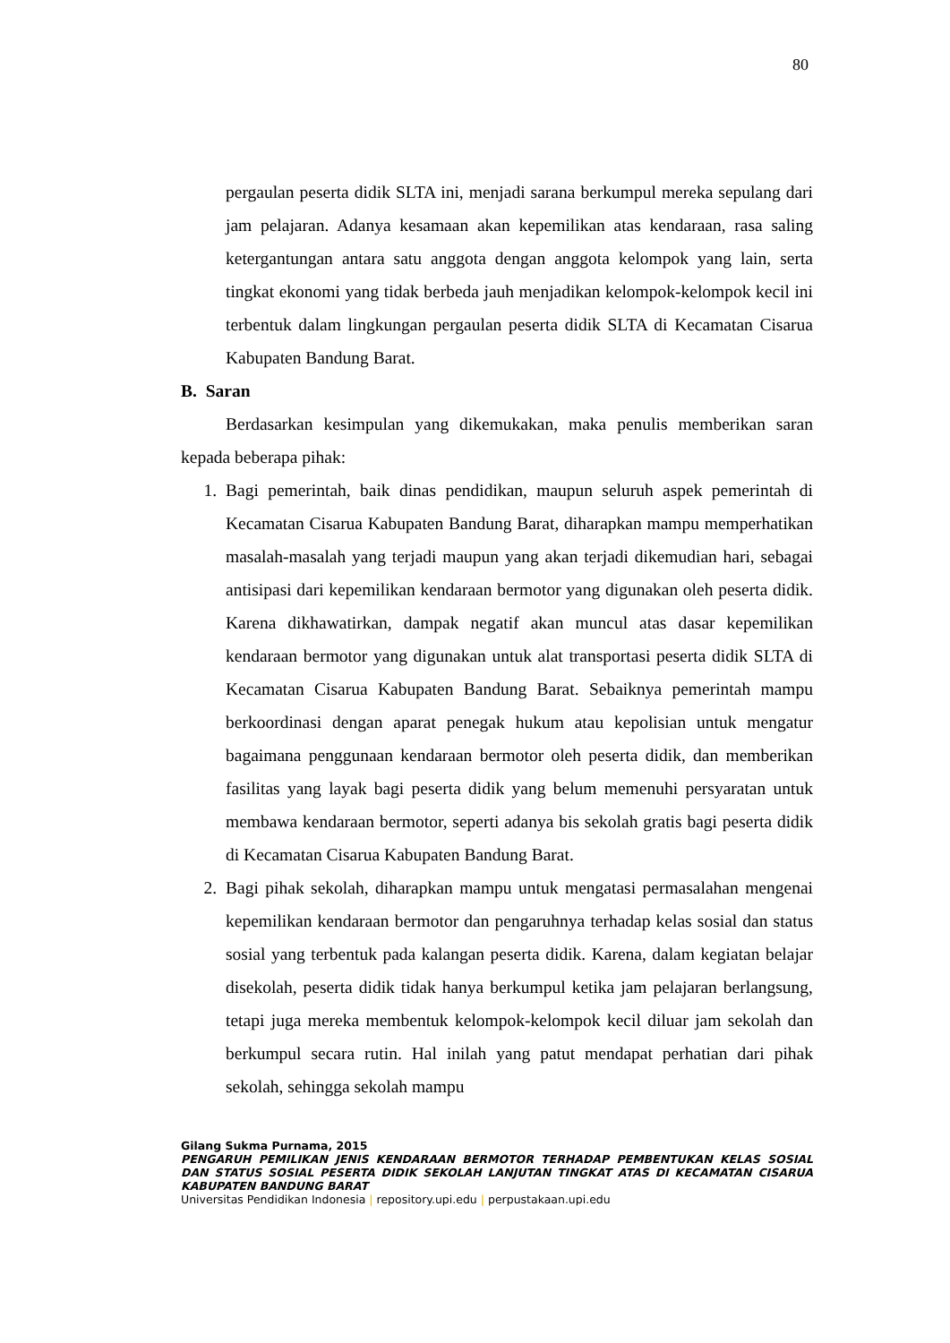80
pergaulan peserta didik SLTA ini, menjadi sarana berkumpul mereka sepulang dari jam pelajaran. Adanya kesamaan akan kepemilikan atas kendaraan, rasa saling ketergantungan antara satu anggota dengan anggota kelompok yang lain, serta tingkat ekonomi yang tidak berbeda jauh menjadikan kelompok-kelompok kecil ini terbentuk dalam lingkungan pergaulan peserta didik SLTA di Kecamatan Cisarua Kabupaten Bandung Barat.
B. Saran
Berdasarkan kesimpulan yang dikemukakan, maka penulis memberikan saran kepada beberapa pihak:
1. Bagi pemerintah, baik dinas pendidikan, maupun seluruh aspek pemerintah di Kecamatan Cisarua Kabupaten Bandung Barat, diharapkan mampu memperhatikan masalah-masalah yang terjadi maupun yang akan terjadi dikemudian hari, sebagai antisipasi dari kepemilikan kendaraan bermotor yang digunakan oleh peserta didik. Karena dikhawatirkan, dampak negatif akan muncul atas dasar kepemilikan kendaraan bermotor yang digunakan untuk alat transportasi peserta didik SLTA di Kecamatan Cisarua Kabupaten Bandung Barat. Sebaiknya pemerintah mampu berkoordinasi dengan aparat penegak hukum atau kepolisian untuk mengatur bagaimana penggunaan kendaraan bermotor oleh peserta didik, dan memberikan fasilitas yang layak bagi peserta didik yang belum memenuhi persyaratan untuk membawa kendaraan bermotor, seperti adanya bis sekolah gratis bagi peserta didik di Kecamatan Cisarua Kabupaten Bandung Barat.
2. Bagi pihak sekolah, diharapkan mampu untuk mengatasi permasalahan mengenai kepemilikan kendaraan bermotor dan pengaruhnya terhadap kelas sosial dan status sosial yang terbentuk pada kalangan peserta didik. Karena, dalam kegiatan belajar disekolah, peserta didik tidak hanya berkumpul ketika jam pelajaran berlangsung, tetapi juga mereka membentuk kelompok-kelompok kecil diluar jam sekolah dan berkumpul secara rutin. Hal inilah yang patut mendapat perhatian dari pihak sekolah, sehingga sekolah mampu
Gilang Sukma Purnama, 2015
PENGARUH PEMILIKAN JENIS KENDARAAN BERMOTOR TERHADAP PEMBENTUKAN KELAS SOSIAL DAN STATUS SOSIAL PESERTA DIDIK SEKOLAH LANJUTAN TINGKAT ATAS DI KECAMATAN CISARUA KABUPATEN BANDUNG BARAT
Universitas Pendidikan Indonesia | repository.upi.edu | perpustakaan.upi.edu